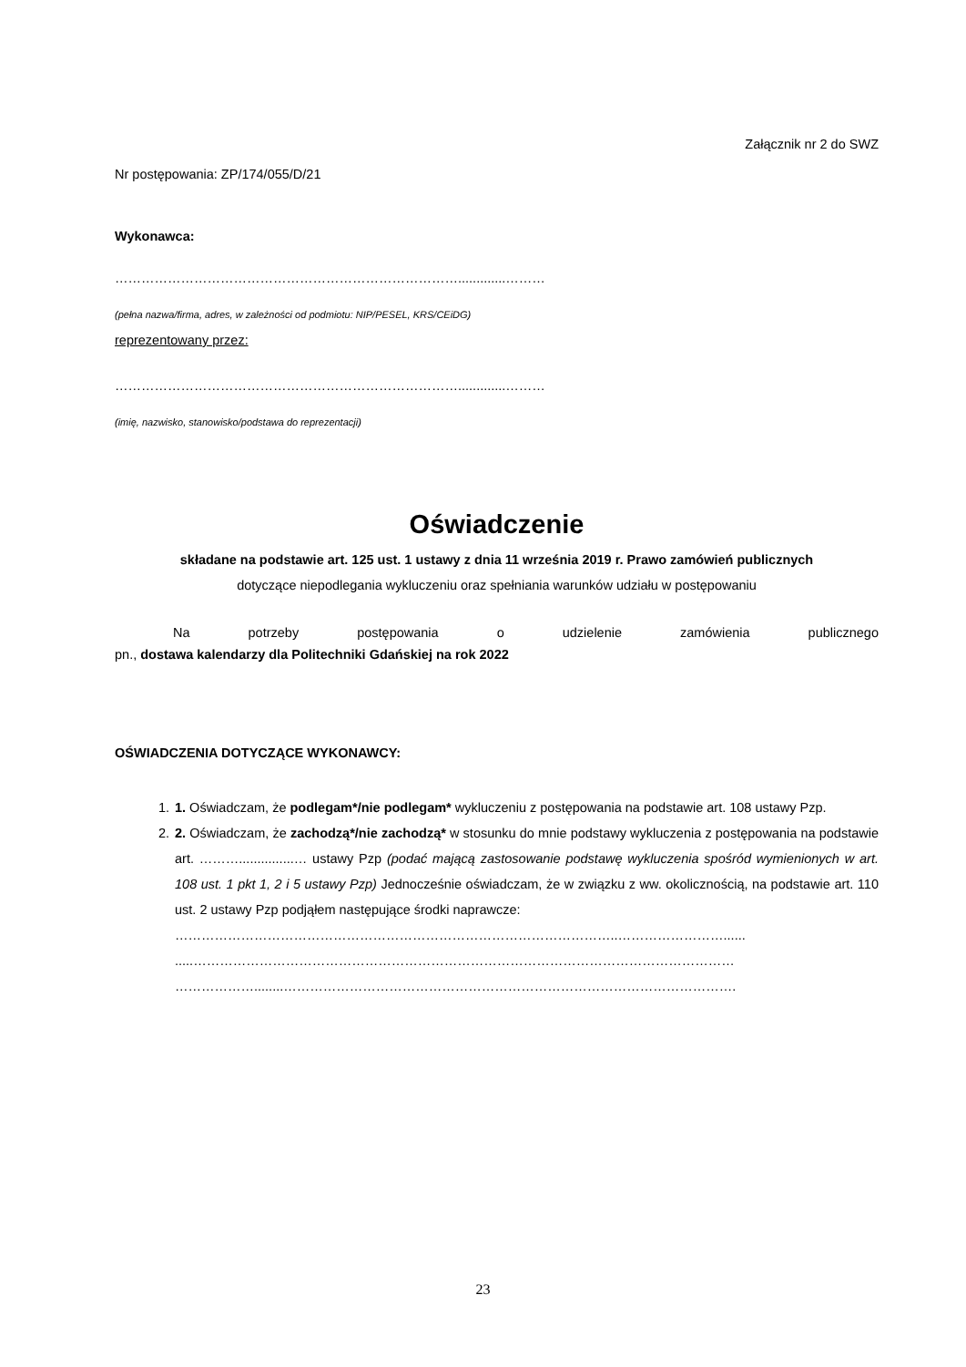Załącznik nr 2 do SWZ
Nr postępowania: ZP/174/055/D/21
Wykonawca:
…………………………………………………………………….............………
(pełna nazwa/firma, adres, w zależności od podmiotu: NIP/PESEL, KRS/CEiDG)
reprezentowany przez:
…………………………………………………………………….............………
(imię, nazwisko, stanowisko/podstawa do reprezentacji)
Oświadczenie
składane na podstawie art. 125 ust. 1 ustawy z dnia 11 września 2019 r. Prawo zamówień publicznych
dotyczące niepodlegania wykluczeniu oraz spełniania warunków udziału w postępowaniu
Na potrzeby postępowania o udzielenie zamówienia publicznego
pn., dostawa kalendarzy dla Politechniki Gdańskiej na rok 2022
OŚWIADCZENIA DOTYCZĄCE WYKONAWCY:
1. 1. Oświadczam, że podlegam*/nie podlegam* wykluczeniu z postępowania na podstawie art. 108 ustawy Pzp.
2. 2. Oświadczam, że zachodzą*/nie zachodzą* w stosunku do mnie podstawy wykluczenia z postępowania na podstawie art. ………...............… ustawy Pzp (podać mającą zastosowanie podstawę wykluczenia spośród wymienionych w art. 108 ust. 1 pkt 1, 2 i 5 ustawy Pzp) Jednocześnie oświadczam, że w związku z ww. okolicznością, na podstawie art. 110 ust. 2 ustawy Pzp podjąłem następujące środki naprawcze:
………………………………………………………………………………………..……………………......
.....……………………………………………………………………………………………………………
………………........………………………………………………………………………………………….
23